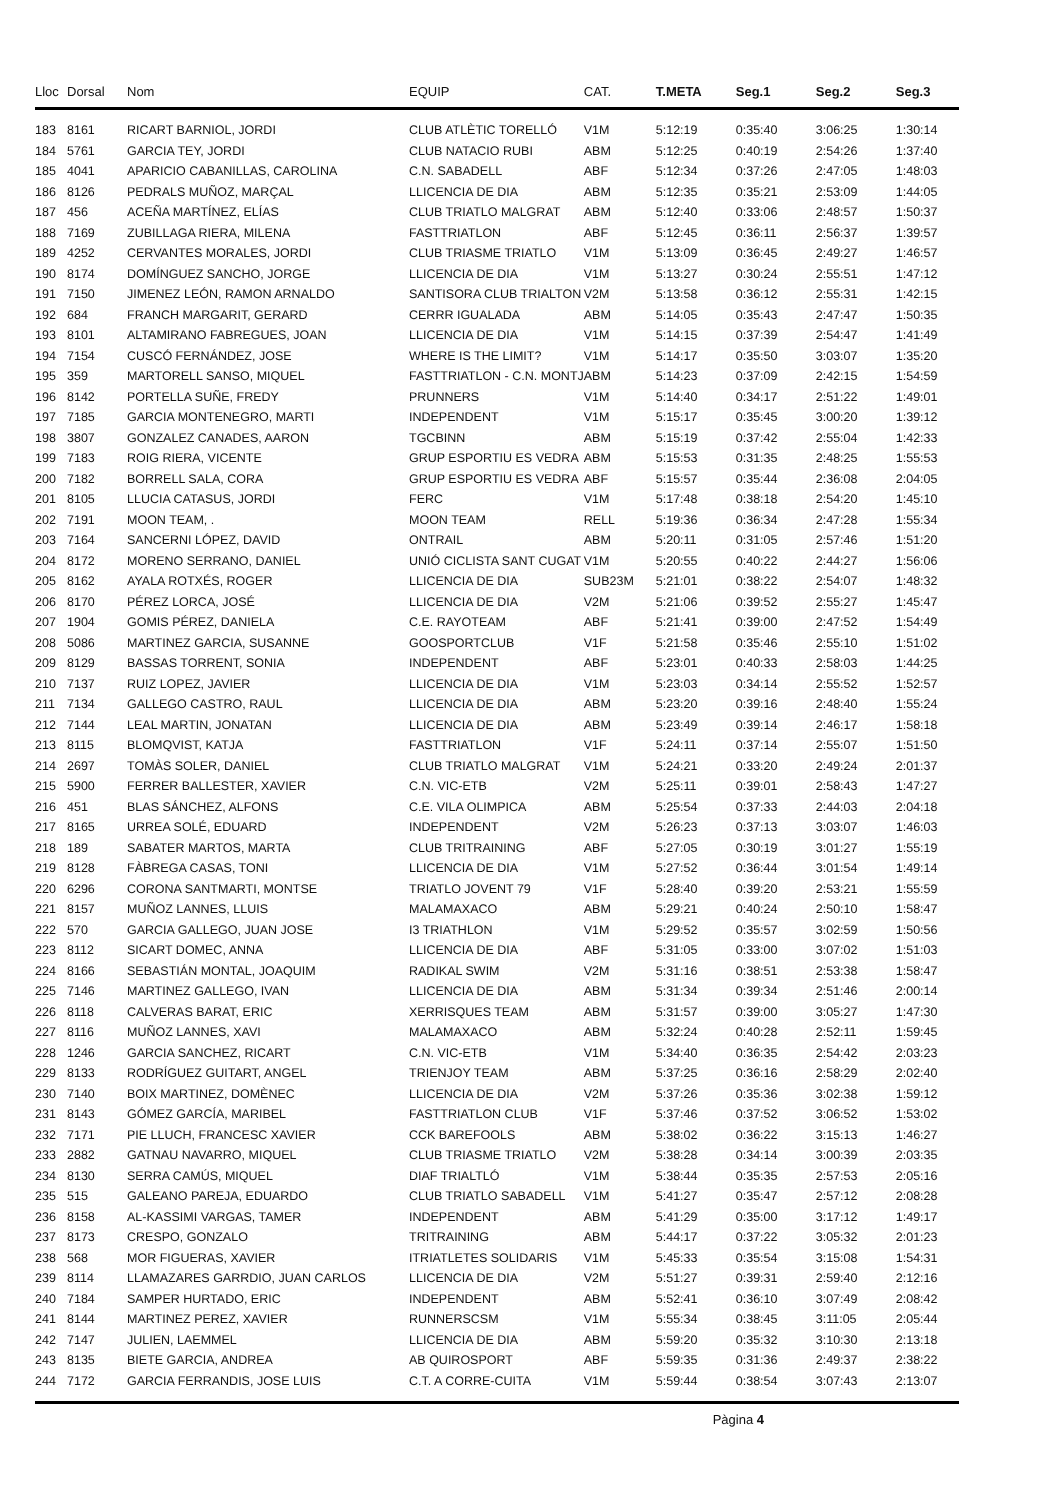| Lloc | Dorsal | Nom | EQUIP | CAT. | T.META | Seg.1 | Seg.2 | Seg.3 |
| --- | --- | --- | --- | --- | --- | --- | --- | --- |
| 183 | 8161 | RICART BARNIOL, JORDI | CLUB ATLÈTIC TORELLÓ | V1M | 5:12:19 | 0:35:40 | 3:06:25 | 1:30:14 |
| 184 | 5761 | GARCIA TEY, JORDI | CLUB NATACIO RUBI | ABM | 5:12:25 | 0:40:19 | 2:54:26 | 1:37:40 |
| 185 | 4041 | APARICIO CABANILLAS, CAROLINA | C.N. SABADELL | ABF | 5:12:34 | 0:37:26 | 2:47:05 | 1:48:03 |
| 186 | 8126 | PEDRALS MUÑOZ, MARÇAL | LLICENCIA DE DIA | ABM | 5:12:35 | 0:35:21 | 2:53:09 | 1:44:05 |
| 187 | 456 | ACEÑA MARTÍNEZ, ELÍAS | CLUB TRIATLO MALGRAT | ABM | 5:12:40 | 0:33:06 | 2:48:57 | 1:50:37 |
| 188 | 7169 | ZUBILLAGA RIERA, MILENA | FASTTRIATLON | ABF | 5:12:45 | 0:36:11 | 2:56:37 | 1:39:57 |
| 189 | 4252 | CERVANTES MORALES, JORDI | CLUB TRIASME TRIATLO | V1M | 5:13:09 | 0:36:45 | 2:49:27 | 1:46:57 |
| 190 | 8174 | DOMÍNGUEZ SANCHO, JORGE | LLICENCIA DE DIA | V1M | 5:13:27 | 0:30:24 | 2:55:51 | 1:47:12 |
| 191 | 7150 | JIMENEZ LEÓN, RAMON ARNALDO | SANTISORA CLUB TRIALTON | V2M | 5:13:58 | 0:36:12 | 2:55:31 | 1:42:15 |
| 192 | 684 | FRANCH MARGARIT, GERARD | CERRR IGUALADA | ABM | 5:14:05 | 0:35:43 | 2:47:47 | 1:50:35 |
| 193 | 8101 | ALTAMIRANO FABREGUES, JOAN | LLICENCIA DE DIA | V1M | 5:14:15 | 0:37:39 | 2:54:47 | 1:41:49 |
| 194 | 7154 | CUSCÓ FERNÁNDEZ, JOSE | WHERE IS THE LIMIT? | V1M | 5:14:17 | 0:35:50 | 3:03:07 | 1:35:20 |
| 195 | 359 | MARTORELL SANSO, MIQUEL | FASTTRIATLON - C.N. MONTJ | ABM | 5:14:23 | 0:37:09 | 2:42:15 | 1:54:59 |
| 196 | 8142 | PORTELLA SUÑE, FREDY | PRUNNERS | V1M | 5:14:40 | 0:34:17 | 2:51:22 | 1:49:01 |
| 197 | 7185 | GARCIA MONTENEGRO, MARTI | INDEPENDENT | V1M | 5:15:17 | 0:35:45 | 3:00:20 | 1:39:12 |
| 198 | 3807 | GONZALEZ CANADES, AARON | TGCBINN | ABM | 5:15:19 | 0:37:42 | 2:55:04 | 1:42:33 |
| 199 | 7183 | ROIG RIERA, VICENTE | GRUP ESPORTIU ES VEDRA | ABM | 5:15:53 | 0:31:35 | 2:48:25 | 1:55:53 |
| 200 | 7182 | BORRELL SALA, CORA | GRUP ESPORTIU ES VEDRA | ABF | 5:15:57 | 0:35:44 | 2:36:08 | 2:04:05 |
| 201 | 8105 | LLUCIA CATASUS, JORDI | FERC | V1M | 5:17:48 | 0:38:18 | 2:54:20 | 1:45:10 |
| 202 | 7191 | MOON TEAM, . | MOON TEAM | RELL | 5:19:36 | 0:36:34 | 2:47:28 | 1:55:34 |
| 203 | 7164 | SANCERNI LÓPEZ, DAVID | ONTRAIL | ABM | 5:20:11 | 0:31:05 | 2:57:46 | 1:51:20 |
| 204 | 8172 | MORENO SERRANO, DANIEL | UNIÓ CICLISTA SANT CUGAT | V1M | 5:20:55 | 0:40:22 | 2:44:27 | 1:56:06 |
| 205 | 8162 | AYALA ROTXÉS, ROGER | LLICENCIA DE DIA | SUB23M | 5:21:01 | 0:38:22 | 2:54:07 | 1:48:32 |
| 206 | 8170 | PÉREZ LORCA, JOSÉ | LLICENCIA DE DIA | V2M | 5:21:06 | 0:39:52 | 2:55:27 | 1:45:47 |
| 207 | 1904 | GOMIS PÉREZ, DANIELA | C.E. RAYOTEAM | ABF | 5:21:41 | 0:39:00 | 2:47:52 | 1:54:49 |
| 208 | 5086 | MARTINEZ GARCIA, SUSANNE | GOOSPORTCLUB | V1F | 5:21:58 | 0:35:46 | 2:55:10 | 1:51:02 |
| 209 | 8129 | BASSAS TORRENT, SONIA | INDEPENDENT | ABF | 5:23:01 | 0:40:33 | 2:58:03 | 1:44:25 |
| 210 | 7137 | RUIZ LOPEZ, JAVIER | LLICENCIA DE DIA | V1M | 5:23:03 | 0:34:14 | 2:55:52 | 1:52:57 |
| 211 | 7134 | GALLEGO CASTRO, RAUL | LLICENCIA DE DIA | ABM | 5:23:20 | 0:39:16 | 2:48:40 | 1:55:24 |
| 212 | 7144 | LEAL MARTIN, JONATAN | LLICENCIA DE DIA | ABM | 5:23:49 | 0:39:14 | 2:46:17 | 1:58:18 |
| 213 | 8115 | BLOMQVIST, KATJA | FASTTRIATLON | V1F | 5:24:11 | 0:37:14 | 2:55:07 | 1:51:50 |
| 214 | 2697 | TOMÀS SOLER, DANIEL | CLUB TRIATLO MALGRAT | V1M | 5:24:21 | 0:33:20 | 2:49:24 | 2:01:37 |
| 215 | 5900 | FERRER BALLESTER, XAVIER | C.N. VIC-ETB | V2M | 5:25:11 | 0:39:01 | 2:58:43 | 1:47:27 |
| 216 | 451 | BLAS SÁNCHEZ, ALFONS | C.E. VILA OLIMPICA | ABM | 5:25:54 | 0:37:33 | 2:44:03 | 2:04:18 |
| 217 | 8165 | URREA SOLÉ, EDUARD | INDEPENDENT | V2M | 5:26:23 | 0:37:13 | 3:03:07 | 1:46:03 |
| 218 | 189 | SABATER MARTOS, MARTA | CLUB TRITRAINING | ABF | 5:27:05 | 0:30:19 | 3:01:27 | 1:55:19 |
| 219 | 8128 | FÀBREGA CASAS, TONI | LLICENCIA DE DIA | V1M | 5:27:52 | 0:36:44 | 3:01:54 | 1:49:14 |
| 220 | 6296 | CORONA SANTMARTI, MONTSE | TRIATLO JOVENT 79 | V1F | 5:28:40 | 0:39:20 | 2:53:21 | 1:55:59 |
| 221 | 8157 | MUÑOZ LANNES, LLUIS | MALAMAXACO | ABM | 5:29:21 | 0:40:24 | 2:50:10 | 1:58:47 |
| 222 | 570 | GARCIA GALLEGO, JUAN JOSE | I3 TRIATHLON | V1M | 5:29:52 | 0:35:57 | 3:02:59 | 1:50:56 |
| 223 | 8112 | SICART DOMEC, ANNA | LLICENCIA DE DIA | ABF | 5:31:05 | 0:33:00 | 3:07:02 | 1:51:03 |
| 224 | 8166 | SEBASTIÁN MONTAL, JOAQUIM | RADIKAL SWIM | V2M | 5:31:16 | 0:38:51 | 2:53:38 | 1:58:47 |
| 225 | 7146 | MARTINEZ GALLEGO, IVAN | LLICENCIA DE DIA | ABM | 5:31:34 | 0:39:34 | 2:51:46 | 2:00:14 |
| 226 | 8118 | CALVERAS BARAT, ERIC | XERRISQUES TEAM | ABM | 5:31:57 | 0:39:00 | 3:05:27 | 1:47:30 |
| 227 | 8116 | MUÑOZ LANNES, XAVI | MALAMAXACO | ABM | 5:32:24 | 0:40:28 | 2:52:11 | 1:59:45 |
| 228 | 1246 | GARCIA SANCHEZ, RICART | C.N. VIC-ETB | V1M | 5:34:40 | 0:36:35 | 2:54:42 | 2:03:23 |
| 229 | 8133 | RODRÍGUEZ GUITART, ANGEL | TRIENJOY TEAM | ABM | 5:37:25 | 0:36:16 | 2:58:29 | 2:02:40 |
| 230 | 7140 | BOIX MARTINEZ, DOMÈNEC | LLICENCIA DE DIA | V2M | 5:37:26 | 0:35:36 | 3:02:38 | 1:59:12 |
| 231 | 8143 | GÓMEZ GARCÍA, MARIBEL | FASTTRIATLON CLUB | V1F | 5:37:46 | 0:37:52 | 3:06:52 | 1:53:02 |
| 232 | 7171 | PIE LLUCH, FRANCESC XAVIER | CCK BAREFOOLS | ABM | 5:38:02 | 0:36:22 | 3:15:13 | 1:46:27 |
| 233 | 2882 | GATNAU NAVARRO, MIQUEL | CLUB TRIASME TRIATLO | V2M | 5:38:28 | 0:34:14 | 3:00:39 | 2:03:35 |
| 234 | 8130 | SERRA CAMÚS, MIQUEL | DIAF TRIALTLÓ | V1M | 5:38:44 | 0:35:35 | 2:57:53 | 2:05:16 |
| 235 | 515 | GALEANO PAREJA, EDUARDO | CLUB TRIATLO SABADELL | V1M | 5:41:27 | 0:35:47 | 2:57:12 | 2:08:28 |
| 236 | 8158 | AL-KASSIMI VARGAS, TAMER | INDEPENDENT | ABM | 5:41:29 | 0:35:00 | 3:17:12 | 1:49:17 |
| 237 | 8173 | CRESPO, GONZALO | TRITRAINING | ABM | 5:44:17 | 0:37:22 | 3:05:32 | 2:01:23 |
| 238 | 568 | MOR FIGUERAS, XAVIER | ITRIATLETES SOLIDARIS | V1M | 5:45:33 | 0:35:54 | 3:15:08 | 1:54:31 |
| 239 | 8114 | LLAMAZARES GARRDIO, JUAN CARLOS | LLICENCIA DE DIA | V2M | 5:51:27 | 0:39:31 | 2:59:40 | 2:12:16 |
| 240 | 7184 | SAMPER HURTADO, ERIC | INDEPENDENT | ABM | 5:52:41 | 0:36:10 | 3:07:49 | 2:08:42 |
| 241 | 8144 | MARTINEZ PEREZ, XAVIER | RUNNERSCSM | V1M | 5:55:34 | 0:38:45 | 3:11:05 | 2:05:44 |
| 242 | 7147 | JULIEN, LAEMMEL | LLICENCIA DE DIA | ABM | 5:59:20 | 0:35:32 | 3:10:30 | 2:13:18 |
| 243 | 8135 | BIETE GARCIA, ANDREA | AB QUIROSPORT | ABF | 5:59:35 | 0:31:36 | 2:49:37 | 2:38:22 |
| 244 | 7172 | GARCIA FERRANDIS, JOSE LUIS | C.T. A CORRE-CUITA | V1M | 5:59:44 | 0:38:54 | 3:07:43 | 2:13:07 |
Pàgina 4